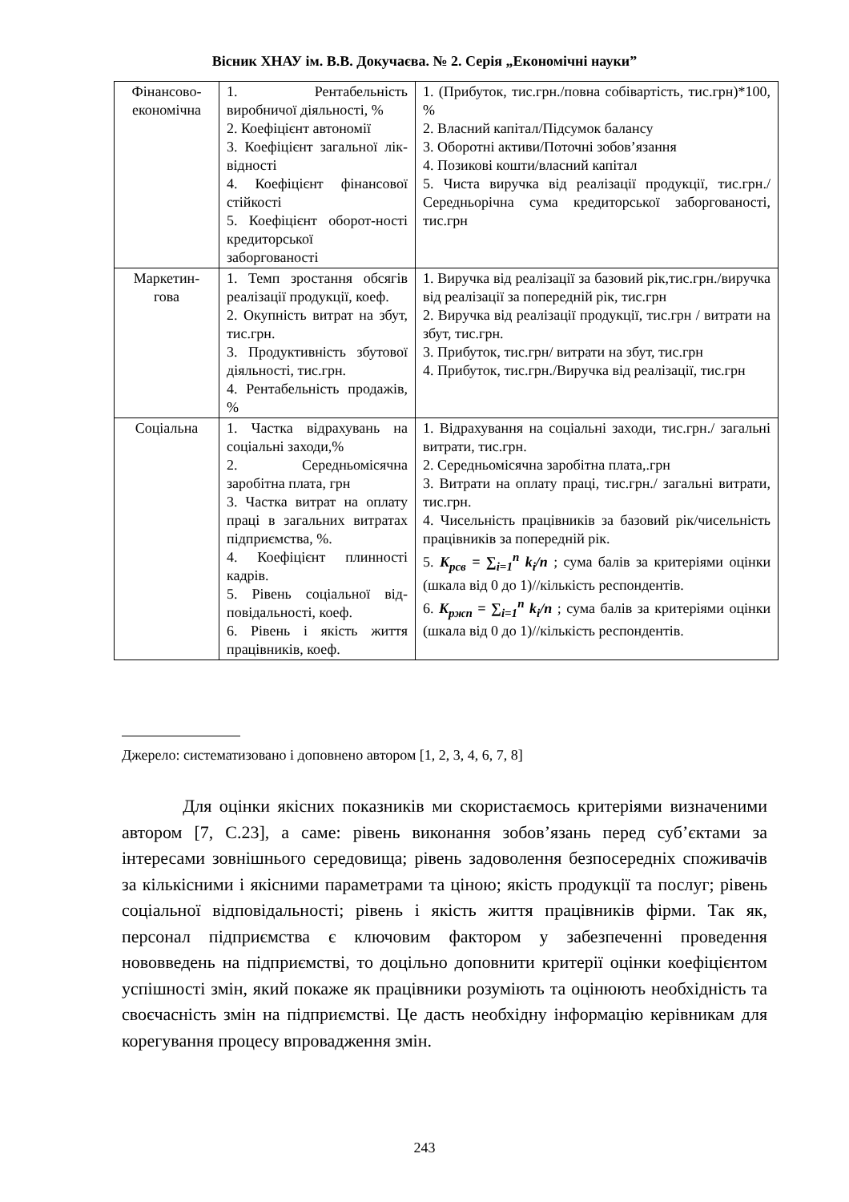Вісник ХНАУ ім. В.В. Докучаєва. № 2. Серія „Економічні науки”
| Фінансово-економічна | 1. Рентабельність виробничої діяльності, % 2. Коефіцієнт автономії 3. Коефіцієнт загальної лік-відності 4. Коефіцієнт фінансової стійкості 5. Коефіцієнт оборот-ності кредиторської заборгованості | 1. (Прибуток, тис.грн./повна собівартість, тис.грн)*100, % 2. Власний капітал/Підсумок балансу 3. Оборотні активи/Поточні зобов’язання 4. Позикові кошти/власний капітал 5. Чиста виручка від реалізації продукції, тис.грн./Середньорічна сума кредиторської заборгованості, тис.грн |
| Маркетин-гова | 1. Темп зростання обсягів реалізації продукції, коеф. 2. Окупність витрат на збут, тис.грн. 3. Продуктивність збутової діяльності, тис.грн. 4. Рентабельність продажів, % | 1. Виручка від реалізації за базовий рік,тис.грн./виручка від реалізації за попередній рік, тис.грн 2. Виручка від реалізації продукції, тис.грн / витрати на збут, тис.грн. 3. Прибуток, тис.грн/ витрати на збут, тис.грн 4. Прибуток, тис.грн./Виручка від реалізації, тис.грн |
| Соціальна | 1. Частка відрахувань на соціальні заходи,% 2. Середньомісячна заробітна плата, грн 3. Частка витрат на оплату праці в загальних витратах підприємства, %. 4. Коефіцієнт плинності кадрів. 5. Рівень соціальної від-повідальності, коеф. 6. Рівень і якість життя працівників, коеф. | 1. Відрахування на соціальні заходи, тис.грн./ загальні витрати, тис.грн. 2. Середньомісячна заробітна плата,.грн 3. Витрати на оплату праці, тис.грн./ загальні витрати, тис.грн. 4. Чисельність працівників за базовий рік/чисельність працівників за попередній рік. 5. K<sub>рсв</sub> = ∑<sub>i=1</sub><sup>n</sup> k<sub>i</sub>/n ; сума балів за критеріями оцінки (шкала від 0 до 1)//кількість респондентів. 6. K<sub>ржп</sub> = ∑<sub>i=1</sub><sup>n</sup> k<sub>i</sub>/n ; сума балів за критеріями оцінки (шкала від 0 до 1)//кількість респондентів. |
Джерело: систематизовано і доповнено автором [1, 2, 3, 4, 6, 7, 8]
Для оцінки якісних показників ми скористаємось критеріями визначеними автором [7, С.23], а саме: рівень виконання зобов’язань перед суб’єктами за інтересами зовнішнього середовища; рівень задоволення безпосередніх споживачів за кількісними і якісними параметрами та ціною; якість продукції та послуг; рівень соціальної відповідальності; рівень і якість життя працівників фірми. Так як, персонал підприємства є ключовим фактором у забезпеченні проведення нововведень на підприємстві, то доцільно доповнити критерії оцінки коефіцієнтом успішності змін, який покаже як працівники розуміють та оцінюють необхідність та своєчасність змін на підприємстві. Це дасть необхідну інформацію керівникам для корегування процесу впровадження змін.
243